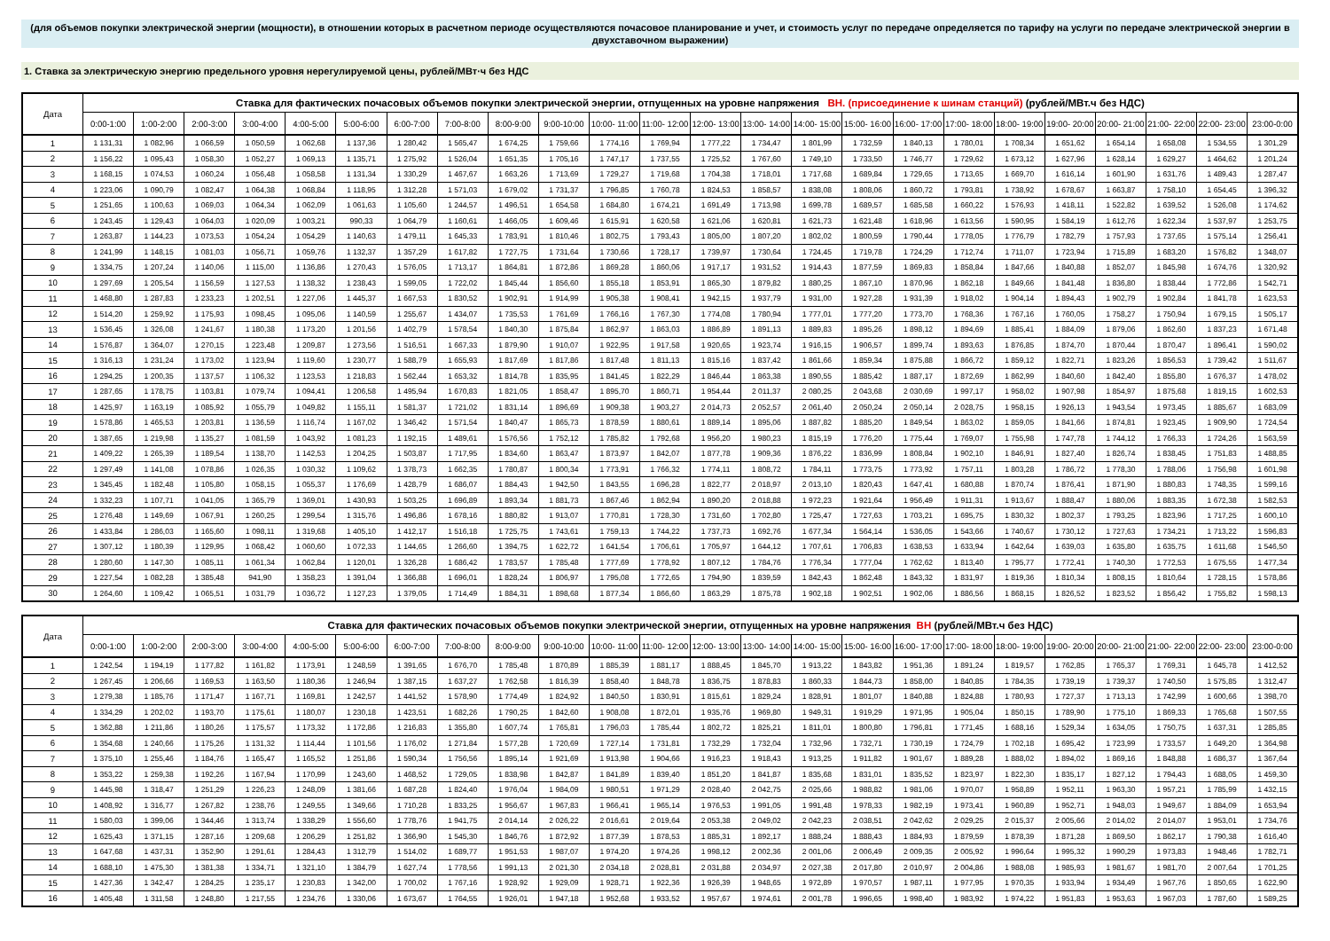(для объемов покупки электрической энергии (мощности), в отношении которых в расчетном периоде осуществляются почасовое планирование и учет, и стоимость услуг по передаче определяется по тарифу на услуги по передаче электрической энергии в двухставочном выражении)
1. Ставка за электрическую энергию предельного уровня нерегулируемой цены, рублей/МВт·ч без НДС
| Дата | Ставка для фактических почасовых объемов покупки электрической энергии, отпущенных на уровне напряжения ВН. (присоединение к шинам станций) (рублей/МВт.ч без НДС) | | | | | | | | | | | | | | | | | | | | | | | |
| --- | --- | --- | --- | --- | --- | --- | --- | --- | --- | --- | --- | --- | --- | --- | --- | --- | --- | --- | --- | --- | --- | --- | --- | --- |
| | 0:00-1:00 | 1:00-2:00 | 2:00-3:00 | 3:00-4:00 | 4:00-5:00 | 5:00-6:00 | 6:00-7:00 | 7:00-8:00 | 8:00-9:00 | 9:00-10:00 | 10:00- 11:00 | 11:00- 12:00 | 12:00- 13:00 | 13:00- 14:00 | 14:00- 15:00 | 15:00- 16:00 | 16:00- 17:00 | 17:00- 18:00 | 18:00- 19:00 | 19:00- 20:00 | 20:00- 21:00 | 21:00- 22:00 | 22:00- 23:00 | 23:00-0:00 |
| 1 | 1 131,31 | 1 082,96 | 1 066,59 | 1 050,59 | 1 062,68 | 1 137,36 | 1 280,42 | 1 565,47 | 1 674,25 | 1 759,66 | 1 774,16 | 1 769,94 | 1 777,22 | 1 734,47 | 1 801,99 | 1 732,59 | 1 840,13 | 1 780,01 | 1 708,34 | 1 651,62 | 1 654,14 | 1 658,08 | 1 534,55 | 1 301,29 |
| 2 | 1 156,22 | 1 095,43 | 1 058,30 | 1 052,27 | 1 069,13 | 1 135,71 | 1 275,92 | 1 526,04 | 1 651,35 | 1 705,16 | 1 747,17 | 1 737,55 | 1 725,52 | 1 767,60 | 1 749,10 | 1 733,50 | 1 746,77 | 1 729,62 | 1 673,12 | 1 627,96 | 1 628,14 | 1 629,27 | 1 464,62 | 1 201,24 |
| 3 | 1 168,15 | 1 074,53 | 1 060,24 | 1 056,48 | 1 058,58 | 1 131,34 | 1 330,29 | 1 467,67 | 1 663,26 | 1 713,69 | 1 729,27 | 1 719,68 | 1 704,38 | 1 718,01 | 1 717,68 | 1 689,84 | 1 729,65 | 1 713,65 | 1 669,70 | 1 616,14 | 1 601,90 | 1 631,76 | 1 489,43 | 1 287,47 |
| 4 | 1 223,06 | 1 090,79 | 1 082,47 | 1 064,38 | 1 068,84 | 1 118,95 | 1 312,28 | 1 571,03 | 1 679,02 | 1 731,37 | 1 796,85 | 1 760,78 | 1 824,53 | 1 858,57 | 1 838,08 | 1 808,06 | 1 860,72 | 1 793,81 | 1 738,92 | 1 678,67 | 1 663,87 | 1 758,10 | 1 654,45 | 1 396,32 |
| 5 | 1 251,65 | 1 100,63 | 1 069,03 | 1 064,34 | 1 062,09 | 1 061,63 | 1 105,60 | 1 244,57 | 1 496,51 | 1 654,58 | 1 684,80 | 1 674,21 | 1 691,49 | 1 713,98 | 1 699,78 | 1 689,57 | 1 685,58 | 1 660,22 | 1 576,93 | 1 418,11 | 1 522,82 | 1 639,52 | 1 526,08 | 1 174,62 |
| 6 | 1 243,45 | 1 129,43 | 1 064,03 | 1 020,09 | 1 003,21 | 990,33 | 1 064,79 | 1 160,61 | 1 466,05 | 1 609,46 | 1 615,91 | 1 620,58 | 1 621,06 | 1 620,81 | 1 621,73 | 1 621,48 | 1 618,96 | 1 613,56 | 1 590,95 | 1 584,19 | 1 612,76 | 1 622,34 | 1 537,97 | 1 253,75 |
| 7 | 1 263,87 | 1 144,23 | 1 073,53 | 1 054,24 | 1 054,29 | 1 140,63 | 1 479,11 | 1 645,33 | 1 783,91 | 1 810,46 | 1 802,75 | 1 793,43 | 1 805,00 | 1 807,20 | 1 802,02 | 1 800,59 | 1 790,44 | 1 778,05 | 1 776,79 | 1 782,79 | 1 757,93 | 1 737,65 | 1 575,14 | 1 256,41 |
| 8 | 1 241,99 | 1 148,15 | 1 081,03 | 1 056,71 | 1 059,76 | 1 132,37 | 1 357,29 | 1 617,82 | 1 727,75 | 1 731,64 | 1 730,66 | 1 728,17 | 1 739,97 | 1 730,64 | 1 724,45 | 1 719,78 | 1 724,29 | 1 712,74 | 1 711,07 | 1 723,94 | 1 715,89 | 1 683,20 | 1 576,82 | 1 348,07 |
| 9 | 1 334,75 | 1 207,24 | 1 140,06 | 1 115,00 | 1 136,86 | 1 270,43 | 1 576,05 | 1 713,17 | 1 864,81 | 1 872,86 | 1 869,28 | 1 860,06 | 1 917,17 | 1 931,52 | 1 914,43 | 1 877,59 | 1 869,83 | 1 858,84 | 1 847,66 | 1 840,88 | 1 852,07 | 1 845,98 | 1 674,76 | 1 320,92 |
| 10 | 1 297,69 | 1 205,54 | 1 156,59 | 1 127,53 | 1 138,32 | 1 238,43 | 1 599,05 | 1 722,02 | 1 845,44 | 1 856,60 | 1 855,18 | 1 853,91 | 1 865,30 | 1 879,82 | 1 880,25 | 1 867,10 | 1 870,96 | 1 862,18 | 1 849,66 | 1 841,48 | 1 836,80 | 1 838,44 | 1 772,86 | 1 542,71 |
| 11 | 1 468,80 | 1 287,83 | 1 233,23 | 1 202,51 | 1 227,06 | 1 445,37 | 1 667,53 | 1 830,52 | 1 902,91 | 1 914,99 | 1 905,38 | 1 908,41 | 1 942,15 | 1 937,79 | 1 931,00 | 1 927,28 | 1 931,39 | 1 918,02 | 1 904,14 | 1 894,43 | 1 902,79 | 1 902,84 | 1 841,78 | 1 623,53 |
| 12 | 1 514,20 | 1 259,92 | 1 175,93 | 1 098,45 | 1 095,06 | 1 140,59 | 1 255,67 | 1 434,07 | 1 735,53 | 1 761,69 | 1 766,16 | 1 767,30 | 1 774,08 | 1 780,94 | 1 777,01 | 1 777,20 | 1 773,70 | 1 768,36 | 1 767,16 | 1 760,05 | 1 758,27 | 1 750,94 | 1 679,15 | 1 505,17 |
| 13 | 1 536,45 | 1 326,08 | 1 241,67 | 1 180,38 | 1 173,20 | 1 201,56 | 1 402,79 | 1 578,54 | 1 840,30 | 1 875,84 | 1 862,97 | 1 863,03 | 1 886,89 | 1 891,13 | 1 889,83 | 1 895,26 | 1 898,12 | 1 894,69 | 1 885,41 | 1 884,09 | 1 879,06 | 1 862,60 | 1 837,23 | 1 671,48 |
| 14 | 1 576,87 | 1 364,07 | 1 270,15 | 1 223,48 | 1 209,87 | 1 273,56 | 1 516,51 | 1 667,33 | 1 879,90 | 1 910,07 | 1 922,95 | 1 917,58 | 1 920,65 | 1 923,74 | 1 916,15 | 1 906,57 | 1 899,74 | 1 893,63 | 1 876,85 | 1 874,70 | 1 870,44 | 1 870,47 | 1 896,41 | 1 590,02 |
| 15 | 1 316,13 | 1 231,24 | 1 173,02 | 1 123,94 | 1 119,60 | 1 230,77 | 1 588,79 | 1 655,93 | 1 817,69 | 1 817,86 | 1 817,48 | 1 811,13 | 1 815,16 | 1 837,42 | 1 861,66 | 1 859,34 | 1 875,88 | 1 866,72 | 1 859,12 | 1 822,71 | 1 823,26 | 1 856,53 | 1 739,42 | 1 511,67 |
| 16 | 1 294,25 | 1 200,35 | 1 137,57 | 1 106,32 | 1 123,53 | 1 218,83 | 1 562,44 | 1 653,32 | 1 814,78 | 1 835,95 | 1 841,45 | 1 822,29 | 1 846,44 | 1 863,38 | 1 890,55 | 1 885,42 | 1 887,17 | 1 872,69 | 1 862,99 | 1 840,60 | 1 842,40 | 1 855,80 | 1 676,37 | 1 478,02 |
| 17 | 1 287,65 | 1 178,75 | 1 103,81 | 1 079,74 | 1 094,41 | 1 206,58 | 1 495,94 | 1 670,83 | 1 821,05 | 1 858,47 | 1 895,70 | 1 860,71 | 1 954,44 | 2 011,37 | 2 080,25 | 2 043,68 | 2 030,69 | 1 997,17 | 1 958,02 | 1 907,98 | 1 854,97 | 1 875,68 | 1 819,15 | 1 602,53 |
| 18 | 1 425,97 | 1 163,19 | 1 085,92 | 1 055,79 | 1 049,82 | 1 155,11 | 1 581,37 | 1 721,02 | 1 831,14 | 1 896,69 | 1 909,38 | 1 903,27 | 2 014,73 | 2 052,57 | 2 061,40 | 2 050,24 | 2 050,14 | 2 028,75 | 1 958,15 | 1 926,13 | 1 943,54 | 1 973,45 | 1 885,67 | 1 683,09 |
| 19 | 1 578,86 | 1 465,53 | 1 203,81 | 1 136,59 | 1 116,74 | 1 167,02 | 1 346,42 | 1 571,54 | 1 840,47 | 1 865,73 | 1 878,59 | 1 880,61 | 1 889,14 | 1 895,06 | 1 887,82 | 1 885,20 | 1 849,54 | 1 863,02 | 1 859,05 | 1 841,66 | 1 874,81 | 1 923,45 | 1 909,90 | 1 724,54 |
| 20 | 1 387,65 | 1 219,98 | 1 135,27 | 1 081,59 | 1 043,92 | 1 081,23 | 1 192,15 | 1 489,61 | 1 576,56 | 1 752,12 | 1 785,82 | 1 792,68 | 1 956,20 | 1 980,23 | 1 815,19 | 1 776,20 | 1 775,44 | 1 769,07 | 1 755,98 | 1 747,78 | 1 744,12 | 1 766,33 | 1 724,26 | 1 563,59 |
| 21 | 1 409,22 | 1 265,39 | 1 189,54 | 1 138,70 | 1 142,53 | 1 204,25 | 1 503,87 | 1 717,95 | 1 834,60 | 1 863,47 | 1 873,97 | 1 842,07 | 1 877,78 | 1 909,36 | 1 876,22 | 1 836,99 | 1 808,84 | 1 902,10 | 1 846,91 | 1 827,40 | 1 826,74 | 1 838,45 | 1 751,83 | 1 488,85 |
| 22 | 1 297,49 | 1 141,08 | 1 078,86 | 1 026,35 | 1 030,32 | 1 109,62 | 1 378,73 | 1 662,35 | 1 780,87 | 1 800,34 | 1 773,91 | 1 766,32 | 1 774,11 | 1 808,72 | 1 784,11 | 1 773,75 | 1 773,92 | 1 757,11 | 1 803,28 | 1 786,72 | 1 778,30 | 1 788,06 | 1 756,98 | 1 601,98 |
| 23 | 1 345,45 | 1 182,48 | 1 105,80 | 1 058,15 | 1 055,37 | 1 176,69 | 1 428,79 | 1 686,07 | 1 884,43 | 1 942,50 | 1 843,55 | 1 696,28 | 1 822,77 | 2 018,97 | 2 013,10 | 1 820,43 | 1 647,41 | 1 680,88 | 1 870,74 | 1 876,41 | 1 871,90 | 1 880,83 | 1 748,35 | 1 599,16 |
| 24 | 1 332,23 | 1 107,71 | 1 041,05 | 1 365,79 | 1 369,01 | 1 430,93 | 1 503,25 | 1 696,89 | 1 893,34 | 1 881,73 | 1 867,46 | 1 862,94 | 1 890,20 | 2 018,88 | 1 972,23 | 1 921,64 | 1 956,49 | 1 911,31 | 1 913,67 | 1 888,47 | 1 880,06 | 1 883,35 | 1 672,38 | 1 582,53 |
| 25 | 1 276,48 | 1 149,69 | 1 067,91 | 1 260,25 | 1 299,54 | 1 315,76 | 1 496,86 | 1 678,16 | 1 880,82 | 1 913,07 | 1 770,81 | 1 728,30 | 1 731,60 | 1 702,80 | 1 725,47 | 1 727,63 | 1 703,21 | 1 695,75 | 1 830,32 | 1 802,37 | 1 793,25 | 1 823,96 | 1 717,25 | 1 600,10 |
| 26 | 1 433,84 | 1 286,03 | 1 165,60 | 1 098,11 | 1 319,68 | 1 405,10 | 1 412,17 | 1 516,18 | 1 725,75 | 1 743,61 | 1 759,13 | 1 744,22 | 1 737,73 | 1 692,76 | 1 677,34 | 1 564,14 | 1 536,05 | 1 543,66 | 1 740,67 | 1 730,12 | 1 727,63 | 1 734,21 | 1 713,22 | 1 596,83 |
| 27 | 1 307,12 | 1 180,39 | 1 129,95 | 1 068,42 | 1 060,60 | 1 072,33 | 1 144,65 | 1 266,60 | 1 394,75 | 1 622,72 | 1 641,54 | 1 706,61 | 1 705,97 | 1 644,12 | 1 707,61 | 1 706,83 | 1 638,53 | 1 633,94 | 1 642,64 | 1 639,03 | 1 635,80 | 1 635,75 | 1 611,68 | 1 546,50 |
| 28 | 1 280,60 | 1 147,30 | 1 085,11 | 1 061,34 | 1 062,84 | 1 120,01 | 1 326,28 | 1 686,42 | 1 783,57 | 1 785,48 | 1 777,69 | 1 778,92 | 1 807,12 | 1 784,76 | 1 776,34 | 1 777,04 | 1 762,62 | 1 813,40 | 1 795,77 | 1 772,41 | 1 740,30 | 1 772,53 | 1 675,55 | 1 477,34 |
| 29 | 1 227,54 | 1 082,28 | 1 385,48 | 941,90 | 1 358,23 | 1 391,04 | 1 366,88 | 1 696,01 | 1 828,24 | 1 806,97 | 1 795,08 | 1 772,65 | 1 794,90 | 1 839,59 | 1 842,43 | 1 862,48 | 1 843,32 | 1 831,97 | 1 819,36 | 1 810,34 | 1 808,15 | 1 810,64 | 1 728,15 | 1 578,86 |
| 30 | 1 264,60 | 1 109,42 | 1 065,51 | 1 031,79 | 1 036,72 | 1 127,23 | 1 379,05 | 1 714,49 | 1 884,31 | 1 898,68 | 1 877,34 | 1 866,60 | 1 863,29 | 1 875,78 | 1 902,18 | 1 902,51 | 1 902,06 | 1 886,56 | 1 868,15 | 1 826,52 | 1 823,52 | 1 856,42 | 1 755,82 | 1 598,13 |
| Дата | Ставка для фактических почасовых объемов покупки электрической энергии, отпущенных на уровне напряжения ВН (рублей/МВт.ч без НДС) | | | | | | | | | | | | | | | | | | | | | | | |
| --- | --- | --- | --- | --- | --- | --- | --- | --- | --- | --- | --- | --- | --- | --- | --- | --- | --- | --- | --- | --- | --- | --- | --- | --- |
| | 0:00-1:00 | 1:00-2:00 | 2:00-3:00 | 3:00-4:00 | 4:00-5:00 | 5:00-6:00 | 6:00-7:00 | 7:00-8:00 | 8:00-9:00 | 9:00-10:00 | 10:00- 11:00 | 11:00- 12:00 | 12:00- 13:00 | 13:00- 14:00 | 14:00- 15:00 | 15:00- 16:00 | 16:00- 17:00 | 17:00- 18:00 | 18:00- 19:00 | 19:00- 20:00 | 20:00- 21:00 | 21:00- 22:00 | 22:00- 23:00 | 23:00-0:00 |
| 1 | 1 242,54 | 1 194,19 | 1 177,82 | 1 161,82 | 1 173,91 | 1 248,59 | 1 391,65 | 1 676,70 | 1 785,48 | 1 870,89 | 1 885,39 | 1 881,17 | 1 888,45 | 1 845,70 | 1 913,22 | 1 843,82 | 1 951,36 | 1 891,24 | 1 819,57 | 1 762,85 | 1 765,37 | 1 769,31 | 1 645,78 | 1 412,52 |
| 2 | 1 267,45 | 1 206,66 | 1 169,53 | 1 163,50 | 1 180,36 | 1 246,94 | 1 387,15 | 1 637,27 | 1 762,58 | 1 816,39 | 1 858,40 | 1 848,78 | 1 836,75 | 1 878,83 | 1 860,33 | 1 844,73 | 1 858,00 | 1 840,85 | 1 784,35 | 1 739,19 | 1 739,37 | 1 740,50 | 1 575,85 | 1 312,47 |
| 3 | 1 279,38 | 1 185,76 | 1 171,47 | 1 167,71 | 1 169,81 | 1 242,57 | 1 441,52 | 1 578,90 | 1 774,49 | 1 824,92 | 1 840,50 | 1 830,91 | 1 815,61 | 1 829,24 | 1 828,91 | 1 801,07 | 1 840,88 | 1 824,88 | 1 780,93 | 1 727,37 | 1 713,13 | 1 742,99 | 1 600,66 | 1 398,70 |
| 4 | 1 334,29 | 1 202,02 | 1 193,70 | 1 175,61 | 1 180,07 | 1 230,18 | 1 423,51 | 1 682,26 | 1 790,25 | 1 842,60 | 1 908,08 | 1 872,01 | 1 935,76 | 1 969,80 | 1 949,31 | 1 919,29 | 1 971,95 | 1 905,04 | 1 850,15 | 1 789,90 | 1 775,10 | 1 869,33 | 1 765,68 | 1 507,55 |
| 5 | 1 362,88 | 1 211,86 | 1 180,26 | 1 175,57 | 1 173,32 | 1 172,86 | 1 216,83 | 1 355,80 | 1 607,74 | 1 765,81 | 1 796,03 | 1 785,44 | 1 802,72 | 1 825,21 | 1 811,01 | 1 800,80 | 1 796,81 | 1 771,45 | 1 688,16 | 1 529,34 | 1 634,05 | 1 750,75 | 1 637,31 | 1 285,85 |
| 6 | 1 354,68 | 1 240,66 | 1 175,26 | 1 131,32 | 1 114,44 | 1 101,56 | 1 176,02 | 1 271,84 | 1 577,28 | 1 720,69 | 1 727,14 | 1 731,81 | 1 732,29 | 1 732,04 | 1 732,96 | 1 732,71 | 1 730,19 | 1 724,79 | 1 702,18 | 1 695,42 | 1 723,99 | 1 733,57 | 1 649,20 | 1 364,98 |
| 7 | 1 375,10 | 1 255,46 | 1 184,76 | 1 165,47 | 1 165,52 | 1 251,86 | 1 590,34 | 1 756,56 | 1 895,14 | 1 921,69 | 1 913,98 | 1 904,66 | 1 916,23 | 1 918,43 | 1 913,25 | 1 911,82 | 1 901,67 | 1 889,28 | 1 888,02 | 1 894,02 | 1 869,16 | 1 848,88 | 1 686,37 | 1 367,64 |
| 8 | 1 353,22 | 1 259,38 | 1 192,26 | 1 167,94 | 1 170,99 | 1 243,60 | 1 468,52 | 1 729,05 | 1 838,98 | 1 842,87 | 1 841,89 | 1 839,40 | 1 851,20 | 1 841,87 | 1 835,68 | 1 831,01 | 1 835,52 | 1 823,97 | 1 822,30 | 1 835,17 | 1 827,12 | 1 794,43 | 1 688,05 | 1 459,30 |
| 9 | 1 445,98 | 1 318,47 | 1 251,29 | 1 226,23 | 1 248,09 | 1 381,66 | 1 687,28 | 1 824,40 | 1 976,04 | 1 984,09 | 1 980,51 | 1 971,29 | 2 028,40 | 2 042,75 | 2 025,66 | 1 988,82 | 1 981,06 | 1 970,07 | 1 958,89 | 1 952,11 | 1 963,30 | 1 957,21 | 1 785,99 | 1 432,15 |
| 10 | 1 408,92 | 1 316,77 | 1 267,82 | 1 238,76 | 1 249,55 | 1 349,66 | 1 710,28 | 1 833,25 | 1 956,67 | 1 967,83 | 1 966,41 | 1 965,14 | 1 976,53 | 1 991,05 | 1 991,48 | 1 978,33 | 1 982,19 | 1 973,41 | 1 960,89 | 1 952,71 | 1 948,03 | 1 949,67 | 1 884,09 | 1 653,94 |
| 11 | 1 580,03 | 1 399,06 | 1 344,46 | 1 313,74 | 1 338,29 | 1 556,60 | 1 778,76 | 1 941,75 | 2 014,14 | 2 026,22 | 2 016,61 | 2 019,64 | 2 053,38 | 2 049,02 | 2 042,23 | 2 038,51 | 2 042,62 | 2 029,25 | 2 015,37 | 2 005,66 | 2 014,02 | 2 014,07 | 1 953,01 | 1 734,76 |
| 12 | 1 625,43 | 1 371,15 | 1 287,16 | 1 209,68 | 1 206,29 | 1 251,82 | 1 366,90 | 1 545,30 | 1 846,76 | 1 872,92 | 1 877,39 | 1 878,53 | 1 885,31 | 1 892,17 | 1 888,24 | 1 888,43 | 1 884,93 | 1 879,59 | 1 878,39 | 1 871,28 | 1 869,50 | 1 862,17 | 1 790,38 | 1 616,40 |
| 13 | 1 647,68 | 1 437,31 | 1 352,90 | 1 291,61 | 1 284,43 | 1 312,79 | 1 514,02 | 1 689,77 | 1 951,53 | 1 987,07 | 1 974,20 | 1 974,26 | 1 998,12 | 2 002,36 | 2 001,06 | 2 006,49 | 2 009,35 | 2 005,92 | 1 996,64 | 1 995,32 | 1 990,29 | 1 973,83 | 1 948,46 | 1 782,71 |
| 14 | 1 688,10 | 1 475,30 | 1 381,38 | 1 334,71 | 1 321,10 | 1 384,79 | 1 627,74 | 1 778,56 | 1 991,13 | 2 021,30 | 2 034,18 | 2 028,81 | 2 031,88 | 2 034,97 | 2 027,38 | 2 017,80 | 2 010,97 | 2 004,86 | 1 988,08 | 1 985,93 | 1 981,67 | 1 981,70 | 2 007,64 | 1 701,25 |
| 15 | 1 427,36 | 1 342,47 | 1 284,25 | 1 235,17 | 1 230,83 | 1 342,00 | 1 700,02 | 1 767,16 | 1 928,92 | 1 929,09 | 1 928,71 | 1 922,36 | 1 926,39 | 1 948,65 | 1 972,89 | 1 970,57 | 1 987,11 | 1 977,95 | 1 970,35 | 1 933,94 | 1 934,49 | 1 967,76 | 1 850,65 | 1 622,90 |
| 16 | 1 405,48 | 1 311,58 | 1 248,80 | 1 217,55 | 1 234,76 | 1 330,06 | 1 673,67 | 1 764,55 | 1 926,01 | 1 947,18 | 1 952,68 | 1 933,52 | 1 957,67 | 1 974,61 | 2 001,78 | 1 996,65 | 1 998,40 | 1 983,92 | 1 974,22 | 1 951,83 | 1 953,63 | 1 967,03 | 1 787,60 | 1 589,25 |